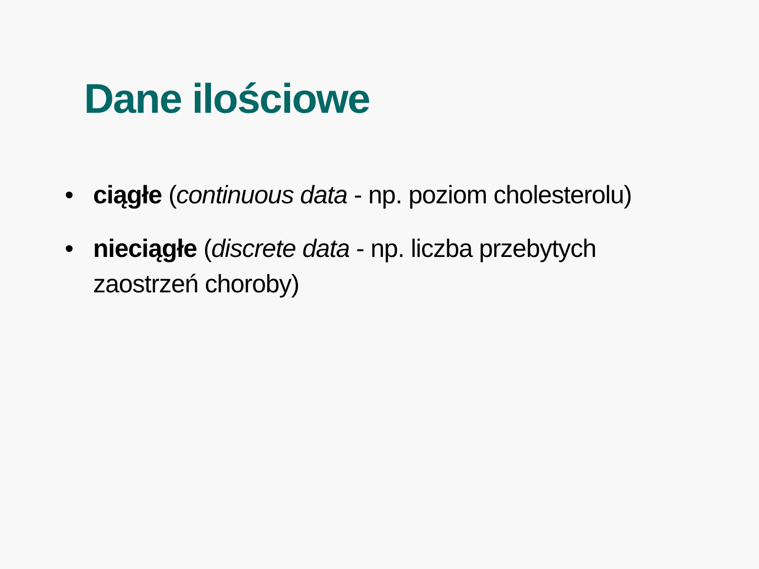Dane ilościowe
• ciągłe (continuous data - np. poziom cholesterolu)
• nieciągłe (discrete data - np. liczba przebytych zaostrzeń choroby)